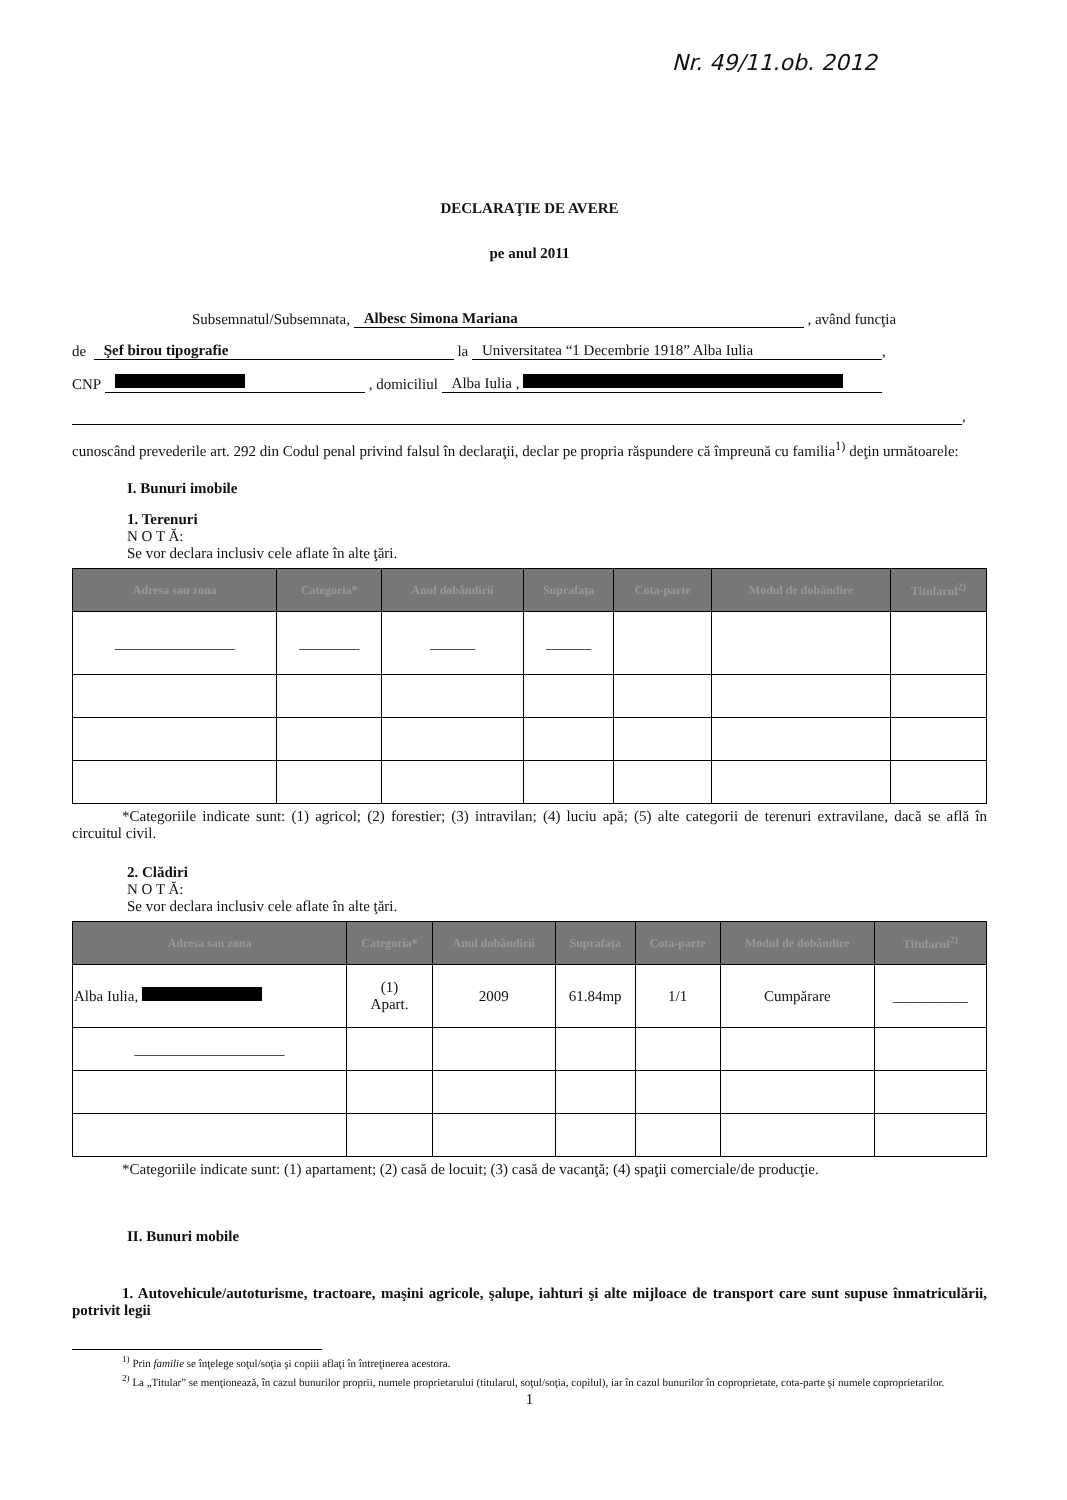Nr. 49/11.ob. 2012
DECLARAŢIE DE AVERE
pe anul 2011
Subsemnatul/Subsemnata, Albesc Simona Mariana , având funcţia
de Şef birou tipografie la Universitatea “1 Decembrie 1918” Alba Iulia ,
CNP , domiciliul Alba Iulia ,
,
cunoscând prevederile art. 292 din Codul penal privind falsul în declaraţii, declar pe propria răspundere că împreună cu familia<sup>1)</sup> deţin următoarele:
I. Bunuri imobile
1. Terenuri
N O T Ă:
Se vor declara inclusiv cele aflate în alte ţări.
| Adresa sau zona | Categoria* | Anul dobândirii | Suprafaţa | Cota-parte | Modul de dobândire | Titularul<sup>2)</sup> |
| --- | --- | --- | --- | --- | --- | --- |
| ________________ | ________ | ______ | ______ | | | |
*Categoriile indicate sunt: (1) agricol; (2) forestier; (3) intravilan; (4) luciu apă; (5) alte categorii de terenuri extravilane, dacă se află în circuitul civil.
2. Clădiri
N O T Ă:
Se vor declara inclusiv cele aflate în alte ţări.
| Adresa sau zona | Categoria* | Anul dobândirii | Suprafaţa | Cota-parte | Modul de dobândire | Titularul<sup>2)</sup> |
| --- | --- | --- | --- | --- | --- | --- |
| Alba Iulia, | (1) Apart. | 2009 | 61.84mp | 1/1 | Cumpărare | __________ |
| ____________________ | | | | | | |
*Categoriile indicate sunt: (1) apartament; (2) casă de locuit; (3) casă de vacanţă; (4) spaţii comerciale/de producţie.
II. Bunuri mobile
1. Autovehicule/autoturisme, tractoare, maşini agricole, şalupe, iahturi şi alte mijloace de transport care sunt supuse înmatriculării, potrivit legii
<sup>1)</sup> Prin familie se înţelege soţul/soţia şi copiii aflaţi în întreţinerea acestora.
<sup>2)</sup> La „Titular” se menţionează, în cazul bunurilor proprii, numele proprietarului (titularul, soţul/soţia, copilul), iar în cazul bunurilor în coproprietate, cota-parte şi numele coproprietarilor.
1